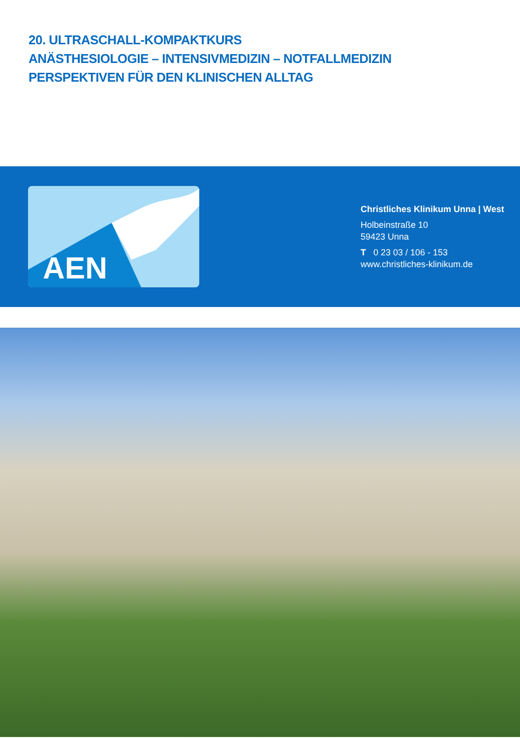20. ULTRASCHALL-KOMPAKTKURS
ANÄSTHESIOLOGIE – INTENSIVMEDIZIN – NOTFALLMEDIZIN
PERSPEKTIVEN FÜR DEN KLINISCHEN ALLTAG
AEN
Christliches Klinikum Unna | West
Holbeinstraße 10
59423 Unna
T 0 23 03 / 106 - 153
www.christliches-klinikum.de